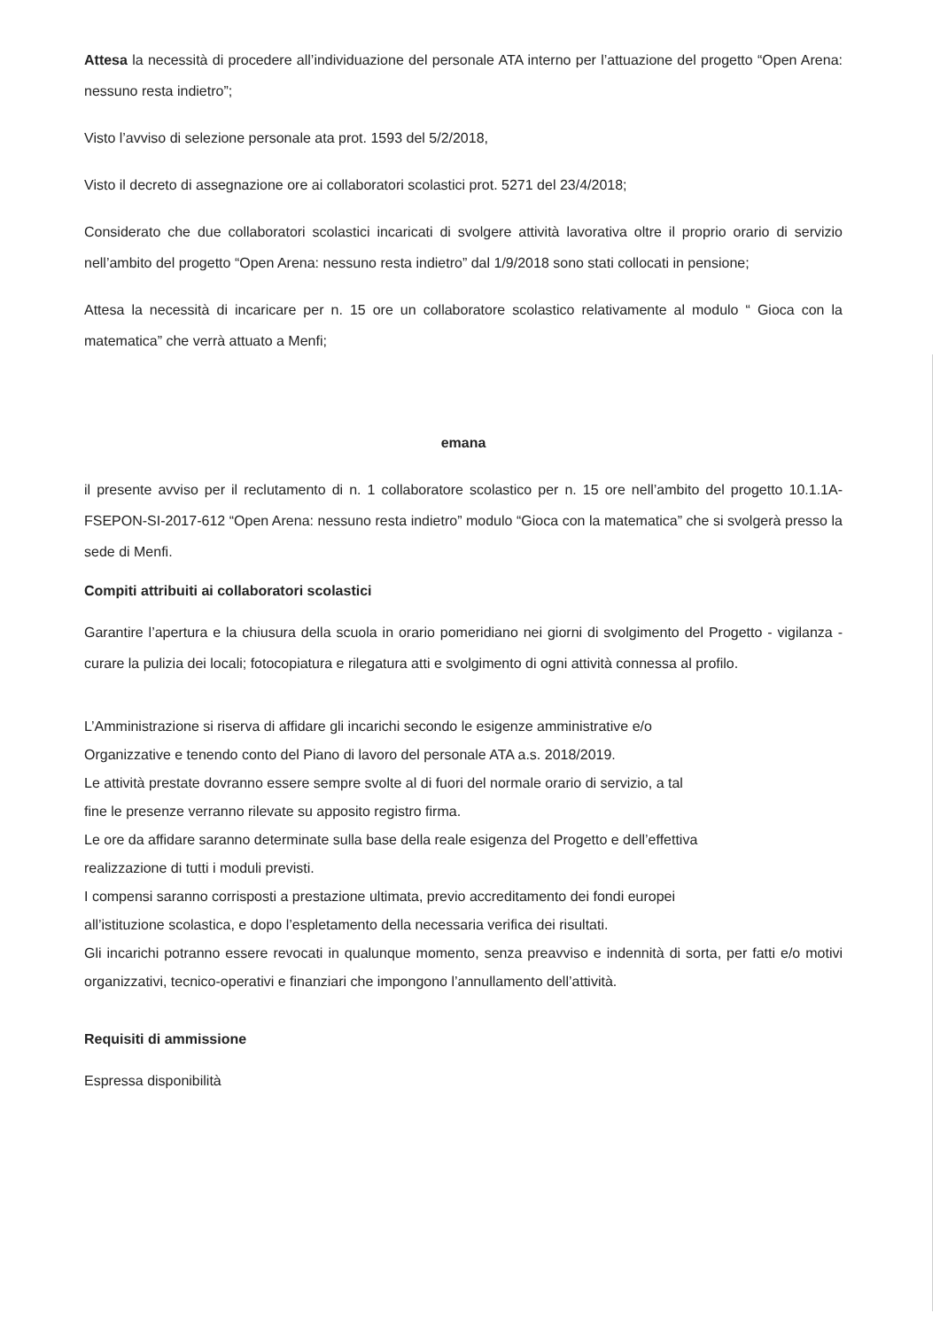Attesa la necessità di procedere all’individuazione del personale ATA interno per l’attuazione del progetto “Open Arena: nessuno resta indietro”;
Visto l’avviso di selezione personale ata prot. 1593 del 5/2/2018,
Visto il decreto di assegnazione ore ai collaboratori scolastici prot. 5271 del 23/4/2018;
Considerato che due collaboratori scolastici incaricati di svolgere attività lavorativa oltre il proprio orario di servizio nell’ambito del progetto “Open Arena: nessuno resta indietro” dal 1/9/2018 sono stati collocati in pensione;
Attesa la necessità di incaricare per n. 15 ore un collaboratore scolastico relativamente al modulo “ Gioca con la matematica” che verrà attuato a Menfi;
emana
il presente avviso per il reclutamento di n. 1 collaboratore scolastico per n. 15 ore nell’ambito del progetto 10.1.1A-FSEPON-SI-2017-612 “Open Arena: nessuno resta indietro” modulo “Gioca con la matematica” che si svolgerà presso la sede di Menfi.
Compiti attribuiti ai collaboratori scolastici
Garantire l’apertura e la chiusura della scuola in orario pomeridiano nei giorni di svolgimento del Progetto - vigilanza - curare la pulizia dei locali; fotocopiatura e rilegatura atti e svolgimento di ogni attività connessa al profilo.
L’Amministrazione si riserva di affidare gli incarichi secondo le esigenze amministrative e/o
Organizzative e tenendo conto del Piano di lavoro del personale ATA a.s. 2018/2019.
Le attività prestate dovranno essere sempre svolte al di fuori del normale orario di servizio, a tal
fine le presenze verranno rilevate su apposito registro firma.
Le ore da affidare saranno determinate sulla base della reale esigenza del Progetto e dell’effettiva
realizzazione di tutti i moduli previsti.
I compensi saranno corrisposti a prestazione ultimata, previo accreditamento dei fondi europei
all’istituzione scolastica, e dopo l’espletamento della necessaria verifica dei risultati.
Gli incarichi potranno essere revocati in qualunque momento, senza preavviso e indennità di sorta, per fatti e/o motivi organizzativi, tecnico-operativi e finanziari che impongono l’annullamento dell’attività.
Requisiti di ammissione
Espressa disponibilità